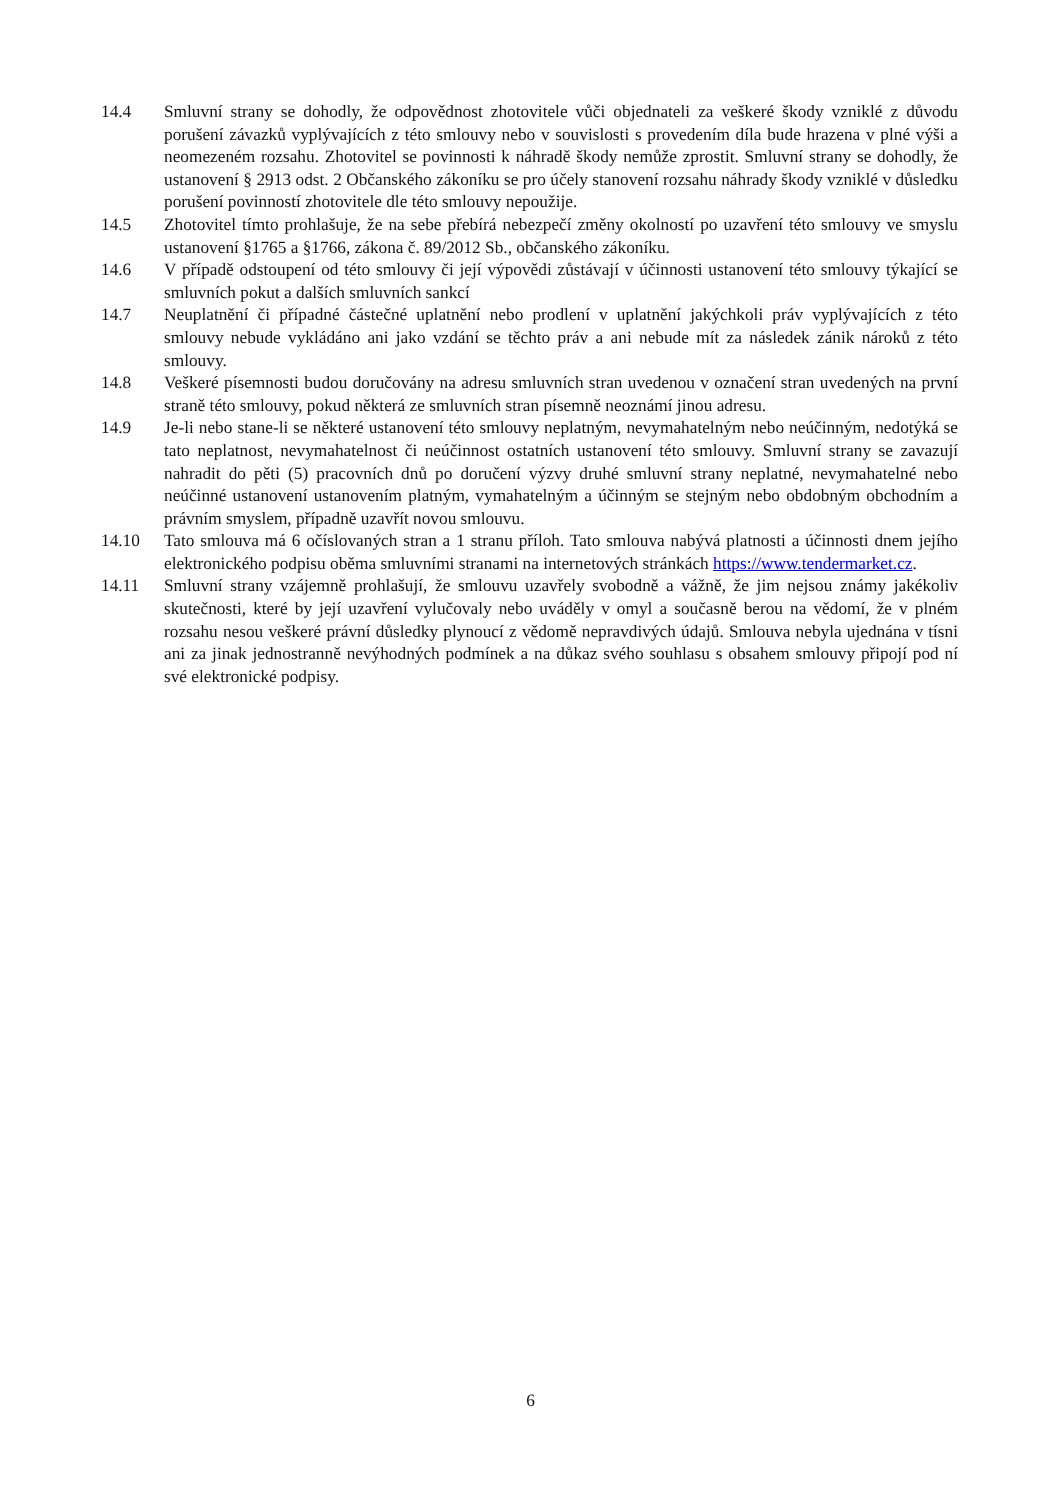14.4 Smluvní strany se dohodly, že odpovědnost zhotovitele vůči objednateli za veškeré škody vzniklé z důvodu porušení závazků vyplývajících z této smlouvy nebo v souvislosti s provedením díla bude hrazena v plné výši a neomezeném rozsahu. Zhotovitel se povinnosti k náhradě škody nemůže zprostit. Smluvní strany se dohodly, že ustanovení § 2913 odst. 2 Občanského zákoníku se pro účely stanovení rozsahu náhrady škody vzniklé v důsledku porušení povinností zhotovitele dle této smlouvy nepoužije.
14.5 Zhotovitel tímto prohlašuje, že na sebe přebírá nebezpečí změny okolností po uzavření této smlouvy ve smyslu ustanovení §1765 a §1766, zákona č. 89/2012 Sb., občanského zákoníku.
14.6 V případě odstoupení od této smlouvy či její výpovědi zůstávají v účinnosti ustanovení této smlouvy týkající se smluvních pokut a dalších smluvních sankcí
14.7 Neuplatnění či případné částečné uplatnění nebo prodlení v uplatnění jakýchkoli práv vyplývajících z této smlouvy nebude vykládáno ani jako vzdání se těchto práv a ani nebude mít za následek zánik nároků z této smlouvy.
14.8 Veškeré písemnosti budou doručovány na adresu smluvních stran uvedenou v označení stran uvedených na první straně této smlouvy, pokud některá ze smluvních stran písemně neoznámí jinou adresu.
14.9 Je-li nebo stane-li se některé ustanovení této smlouvy neplatným, nevymahatelným nebo neúčinným, nedotýká se tato neplatnost, nevymahatelnost či neúčinnost ostatních ustanovení této smlouvy. Smluvní strany se zavazují nahradit do pěti (5) pracovních dnů po doručení výzvy druhé smluvní strany neplatné, nevymahatelné nebo neúčinné ustanovení ustanovením platným, vymahatelným a účinným se stejným nebo obdobným obchodním a právním smyslem, případně uzavřít novou smlouvu.
14.10 Tato smlouva má 6 očíslovaných stran a 1 stranu příloh. Tato smlouva nabývá platnosti a účinnosti dnem jejího elektronického podpisu oběma smluvními stranami na internetových stránkách https://www.tendermarket.cz.
14.11 Smluvní strany vzájemně prohlašují, že smlouvu uzavřely svobodně a vážně, že jim nejsou známy jakékoliv skutečnosti, které by její uzavření vylučovaly nebo uváděly v omyl a současně berou na vědomí, že v plném rozsahu nesou veškeré právní důsledky plynoucí z vědomě nepravdivých údajů. Smlouva nebyla ujednána v tísni ani za jinak jednostranně nevýhodných podmínek a na důkaz svého souhlasu s obsahem smlouvy připojí pod ní své elektronické podpisy.
6